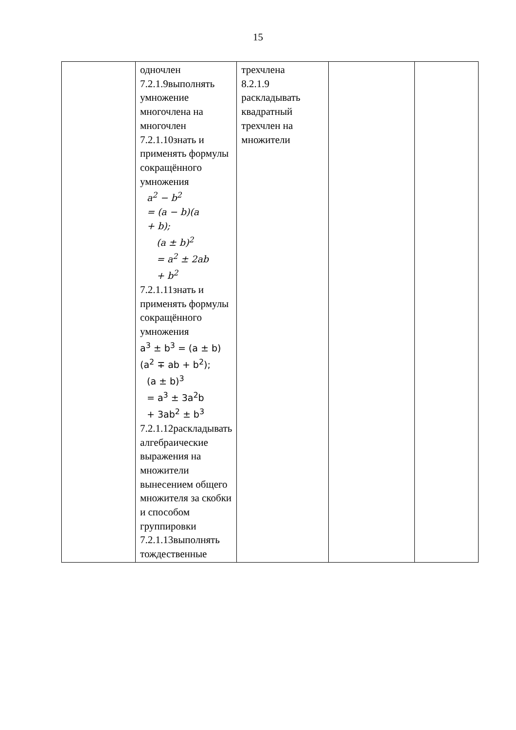15
| | одночлен 7.2.1.9выполнять умножение многочлена на многочлен 7.2.1.10знать и применять формулы сокращённого умножения a<sup>2</sup> − b<sup>2</sup> = (a − b)(a + b); (a ± b)<sup>2</sup> = a<sup>2</sup> ± 2ab + b<sup>2</sup> 7.2.1.11знать и применять формулы сокращённого умножения a<sup>3</sup> ± b<sup>3</sup> = (a ± b)(a<sup>2</sup> ∓ ab + b<sup>2</sup>); (a ± b)<sup>3</sup> = a<sup>3</sup> ± 3a<sup>2</sup>b + 3ab<sup>2</sup> ± b<sup>3</sup> 7.2.1.12раскладывать алгебраические выражения на множители вынесением общего множителя за скобки и способом группировки 7.2.1.13выполнять тождественные | трехчлена 8.2.1.9 раскладывать квадратный трехчлен на множители | | |